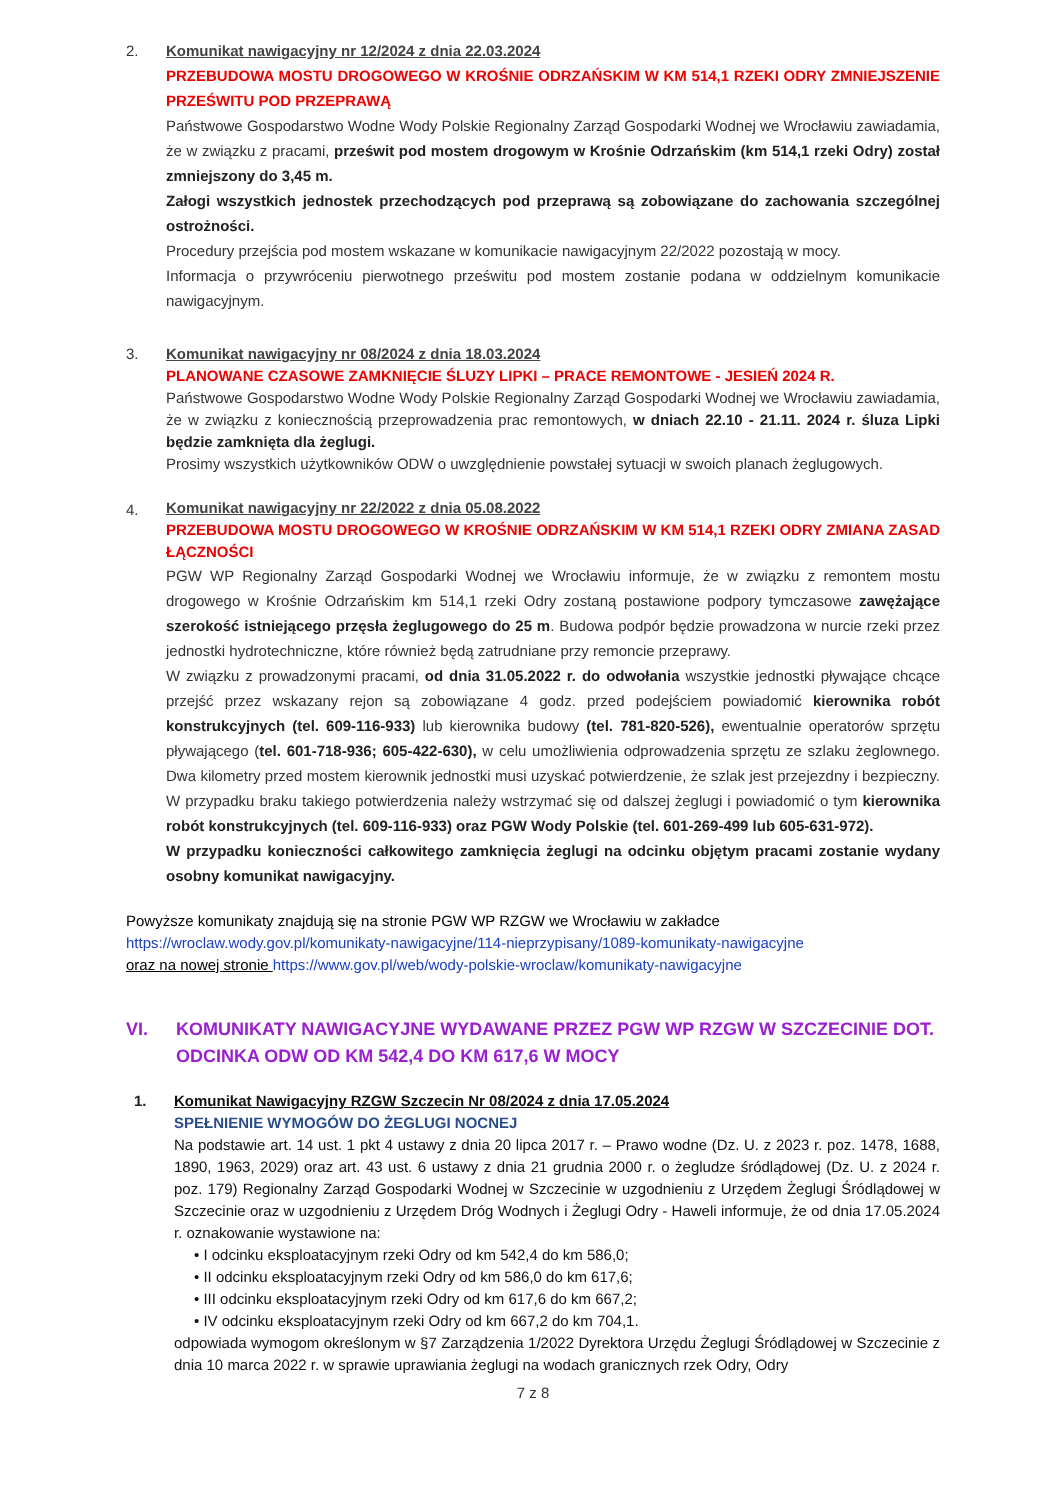2. Komunikat nawigacyjny nr 12/2024 z dnia 22.03.2024
PRZEBUDOWA MOSTU DROGOWEGO W KROŚNIE ODRZAŃSKIM W KM 514,1 RZEKI ODRY ZMNIEJSZENIE PRZEŚWITU POD PRZEPRAWĄ
Państwowe Gospodarstwo Wodne Wody Polskie Regionalny Zarząd Gospodarki Wodnej we Wrocławiu zawiadamia, że w związku z pracami, prześwit pod mostem drogowym w Krośnie Odrzańskim (km 514,1 rzeki Odry) został zmniejszony do 3,45 m.
Załogi wszystkich jednostek przechodzących pod przeprawą są zobowiązane do zachowania szczególnej ostrożności.
Procedury przejścia pod mostem wskazane w komunikacie nawigacyjnym 22/2022 pozostają w mocy.
Informacja o przywróceniu pierwotnego prześwitu pod mostem zostanie podana w oddzielnym komunikacie nawigacyjnym.
3. Komunikat nawigacyjny nr 08/2024 z dnia 18.03.2024
PLANOWANE CZASOWE ZAMKNIĘCIE ŚLUZY LIPKI – PRACE REMONTOWE - JESIEŃ 2024 R.
Państwowe Gospodarstwo Wodne Wody Polskie Regionalny Zarząd Gospodarki Wodnej we Wrocławiu zawiadamia, że w związku z koniecznością przeprowadzenia prac remontowych, w dniach 22.10 - 21.11. 2024 r. śluza Lipki będzie zamknięta dla żeglugi.
Prosimy wszystkich użytkowników ODW o uwzględnienie powstałej sytuacji w swoich planach żeglugowych.
4.
Komunikat nawigacyjny nr 22/2022 z dnia 05.08.2022
PRZEBUDOWA MOSTU DROGOWEGO W KROŚNIE ODRZAŃSKIM W KM 514,1 RZEKI ODRY ZMIANA ZASAD ŁĄCZNOŚCI
PGW WP Regionalny Zarząd Gospodarki Wodnej we Wrocławiu informuje, że w związku z remontem mostu drogowego w Krośnie Odrzańskim km 514,1 rzeki Odry zostaną postawione podpory tymczasowe zawężające szerokość istniejącego przęsła żeglugowego do 25 m. Budowa podpór będzie prowadzona w nurcie rzeki przez jednostki hydrotechniczne, które również będą zatrudniane przy remoncie przeprawy.
W związku z prowadzonymi pracami, od dnia 31.05.2022 r. do odwołania wszystkie jednostki pływające chcące przejść przez wskazany rejon są zobowiązane 4 godz. przed podejściem powiadomić kierownika robót konstrukcyjnych (tel. 609-116-933) lub kierownika budowy (tel. 781-820-526), ewentualnie operatorów sprzętu pływającego (tel. 601-718-936; 605-422-630), w celu umożliwienia odprowadzenia sprzętu ze szlaku żeglownego. Dwa kilometry przed mostem kierownik jednostki musi uzyskać potwierdzenie, że szlak jest przejezdny i bezpieczny. W przypadku braku takiego potwierdzenia należy wstrzymać się od dalszej żeglugi i powiadomić o tym kierownika robót konstrukcyjnych (tel. 609-116-933) oraz PGW Wody Polskie (tel. 601-269-499 lub 605-631-972).
W przypadku konieczności całkowitego zamknięcia żeglugi na odcinku objętym pracami zostanie wydany osobny komunikat nawigacyjny.
Powyższe komunikaty znajdują się na stronie PGW WP RZGW we Wrocławiu w zakładce
https://wroclaw.wody.gov.pl/komunikaty-nawigacyjne/114-nieprzypisany/1089-komunikaty-nawigacyjne
oraz na nowej stronie https://www.gov.pl/web/wody-polskie-wroclaw/komunikaty-nawigacyjne
VI. KOMUNIKATY NAWIGACYJNE WYDAWANE PRZEZ PGW WP RZGW W SZCZECINIE DOT. ODCINKA ODW OD KM 542,4 DO KM 617,6 W MOCY
1. Komunikat Nawigacyjny RZGW Szczecin Nr 08/2024 z dnia 17.05.2024
SPEŁNIENIE WYMOGÓW DO ŻEGLUGI NOCNEJ
Na podstawie art. 14 ust. 1 pkt 4 ustawy z dnia 20 lipca 2017 r. – Prawo wodne (Dz. U. z 2023 r. poz. 1478, 1688, 1890, 1963, 2029) oraz art. 43 ust. 6 ustawy z dnia 21 grudnia 2000 r. o żegludze śródlądowej (Dz. U. z 2024 r. poz. 179) Regionalny Zarząd Gospodarki Wodnej w Szczecinie w uzgodnieniu z Urzędem Żeglugi Śródlądowej w Szczecinie oraz w uzgodnieniu z Urzędem Dróg Wodnych i Żeglugi Odry - Haweli informuje, że od dnia 17.05.2024 r. oznakowanie wystawione na:
• I odcinku eksploatacyjnym rzeki Odry od km 542,4 do km 586,0;
• II odcinku eksploatacyjnym rzeki Odry od km 586,0 do km 617,6;
• III odcinku eksploatacyjnym rzeki Odry od km 617,6 do km 667,2;
• IV odcinku eksploatacyjnym rzeki Odry od km 667,2 do km 704,1.
odpowiada wymogom określonym w §7 Zarządzenia 1/2022 Dyrektora Urzędu Żeglugi Śródlądowej w Szczecinie z dnia 10 marca 2022 r. w sprawie uprawiania żeglugi na wodach granicznych rzek Odry, Odry
7 z 8